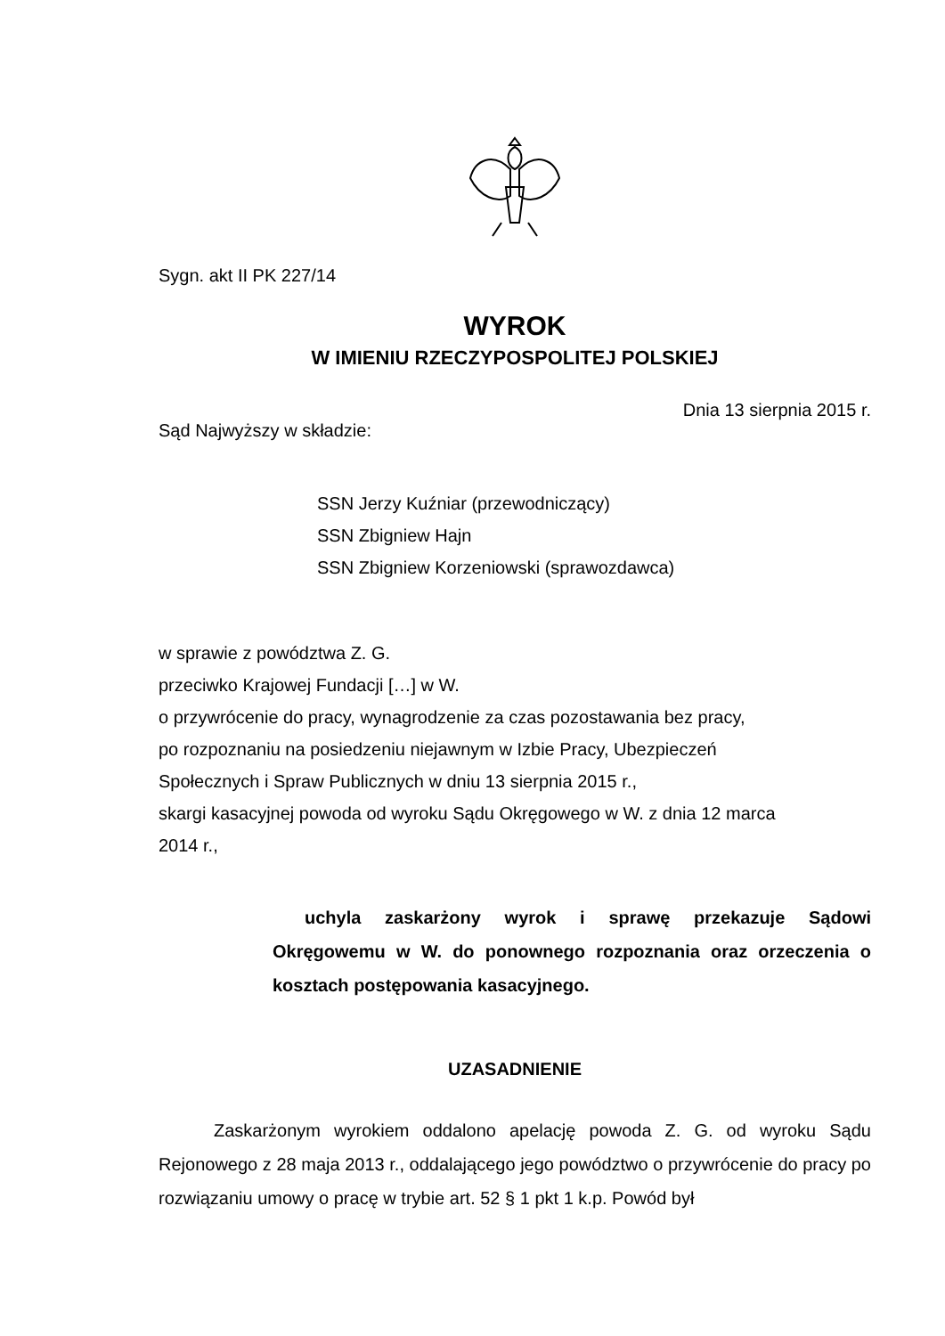Sygn. akt II PK 227/14
WYROK
W IMIENIU RZECZYPOSPOLITEJ POLSKIEJ
Dnia 13 sierpnia 2015 r.
Sąd Najwyższy w składzie:
SSN Jerzy Kuźniar (przewodniczący)
SSN Zbigniew Hajn
SSN Zbigniew Korzeniowski (sprawozdawca)
w sprawie z powództwa Z. G.
przeciwko Krajowej Fundacji […] w W.
o przywrócenie do pracy, wynagrodzenie za czas pozostawania bez pracy,
po rozpoznaniu na posiedzeniu niejawnym w Izbie Pracy, Ubezpieczeń
Społecznych i Spraw Publicznych w dniu 13 sierpnia 2015 r.,
skargi kasacyjnej powoda od wyroku Sądu Okręgowego w W. z dnia 12 marca
2014 r.,
uchyla zaskarżony wyrok i sprawę przekazuje Sądowi Okręgowemu w W. do ponownego rozpoznania oraz orzeczenia o kosztach postępowania kasacyjnego.
UZASADNIENIE
Zaskarżonym wyrokiem oddalono apelację powoda Z. G. od wyroku Sądu Rejonowego z 28 maja 2013 r., oddalającego jego powództwo o przywrócenie do pracy po rozwiązaniu umowy o pracę w trybie art. 52 § 1 pkt 1 k.p. Powód był